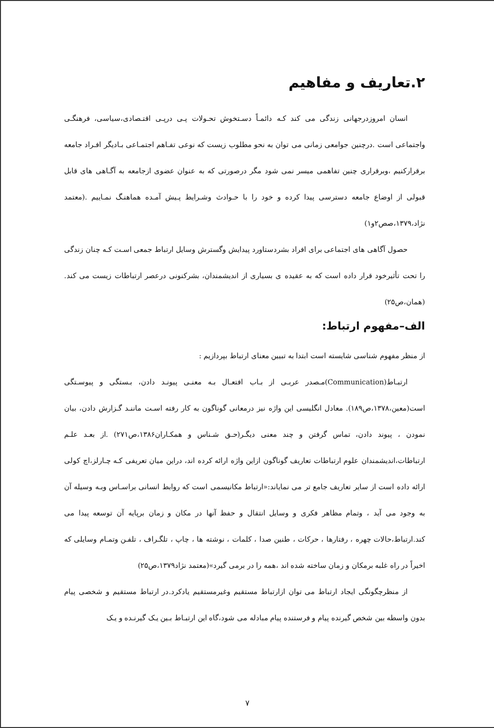۲.تعاریف و مفاهیم
انسان امروزدرجهانی زندگی می کند کـه دائمـاً دسـتخوش تحـولات پـی درپـی اقتـصادی،سیاسی، فرهنگـی واجتماعی است .درچنین جوامعی زمانی می توان به نحو مطلوب زیست که نوعی تفـاهم اجتمـاعی بـادیگر افـراد جامعه برقرارکنیم ،وبرقراری چنین تفاهمی میسر نمی شود مگر درصورتی که به عنوان عضوی ازجامعه به آگـاهی های قابل قبولی از اوضاع جامعه دسترسی پیدا کرده و خود را با حـوادث وشـرایط پـیش آمـده هماهنـگ نمـاییم .(معتمد نژاد،۱۳۷۹،صص۲و۱)
حصول آگاهی های اجتماعی برای افراد بشردستاورد پیدایش وگسترش وسایل ارتباط جمعی اسـت کـه چنان زندگی را تحت تأثیرخود قرار داده است که به عقیده ی بسیاری از اندیشمندان، بشرکنونی درعصر ارتباطات زیست می کند.(همان،ص۲۵)
الف–مفهوم ارتباط:
از منظر مفهوم شناسی شایسته است ابتدا به تبیین معنای ارتباط بپردازیم :
ارتبـاط(Communication)مـصدر عربـی از بـاب افتعـال بـه معنـی پیونـد دادن، بـستگی و پیوسـتگی است(معین،۱۳۷۸،ص۱۸۹). معادل انگلیسی این واژه نیز درمعانی گوناگون به کار رفته اسـت ماننـد گـزارش دادن، بیان نمودن ، پیوند دادن، تماس گرفتن و چند معنی دیگـر(حـق شـناس و همکـاران۱۳۸۶،ص۲۷۱) .از بعـد علـم ارتباطات،اندیشمندان علوم ارتباطات تعاریف گوناگون ازاین واژه ارائه کرده اند، دراین میان تعریفی کـه چـارلز،اچ کولی ارائه داده است از سایر تعاریف جامع تر می نمایاند:«ارتباط مکانیسمی است که روابط انسانی براسـاس وبـه وسیله آن به وجود می آید ، وتمام مظاهر فکری و وسایل انتقال و حفظ آنها در مکان و زمان برپایه آن توسعه پیدا می کند.ارتباط،حالات چهره ، رفتارها ، حرکات ، طنین صدا ، کلمات ، نوشته ها ، چاپ ، تلگـراف ، تلفـن وتمـام وسایلی که اخیراً در راه غلبه برمکان و زمان ساخته شده اند ،همه را در برمی گیرد»(معتمد نژاد۱۳۷۹،ص۲۵)
از منظرچگونگی ایجاد ارتباط می توان ازارتباط مستقیم وغیرمستقیم یادکرد.در ارتباط مستقیم و شخصی پیام بدون واسطه بین شخص گیرنده پیام و فرستنده پیام مبادله می شود،گاه این ارتبـاط بـین یـک گیرنـده و یـک
۷